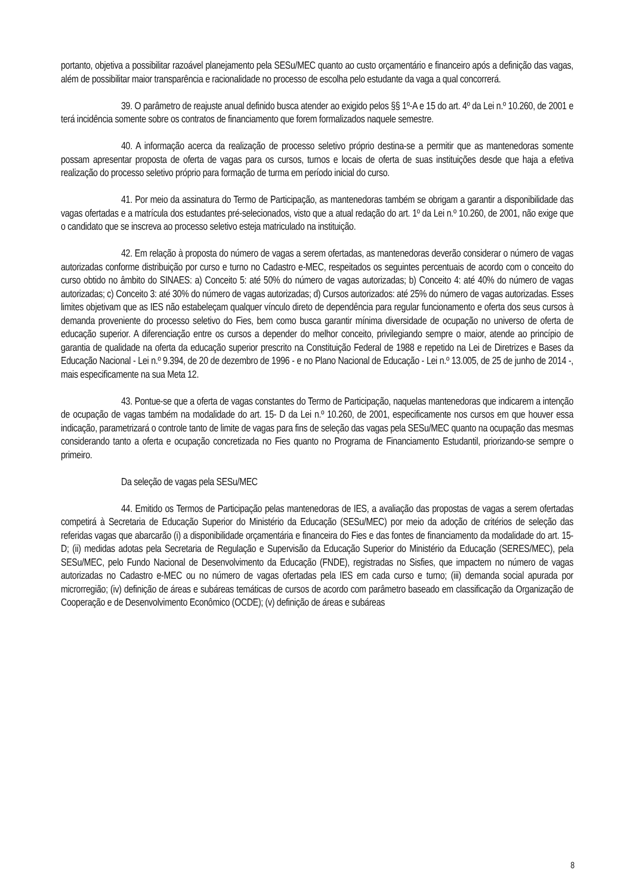portanto, objetiva a possibilitar razoável planejamento pela SESu/MEC quanto ao custo orçamentário e financeiro após a definição das vagas, além de possibilitar maior transparência e racionalidade no processo de escolha pelo estudante da vaga a qual concorrerá.
39. O parâmetro de reajuste anual definido busca atender ao exigido pelos §§ 1º-A e 15 do art. 4º da Lei n.º 10.260, de 2001 e terá incidência somente sobre os contratos de financiamento que forem formalizados naquele semestre.
40. A informação acerca da realização de processo seletivo próprio destina-se a permitir que as mantenedoras somente possam apresentar proposta de oferta de vagas para os cursos, turnos e locais de oferta de suas instituições desde que haja a efetiva realização do processo seletivo próprio para formação de turma em período inicial do curso.
41. Por meio da assinatura do Termo de Participação, as mantenedoras também se obrigam a garantir a disponibilidade das vagas ofertadas e a matrícula dos estudantes pré-selecionados, visto que a atual redação do art. 1º da Lei n.º 10.260, de 2001, não exige que o candidato que se inscreva ao processo seletivo esteja matriculado na instituição.
42. Em relação à proposta do número de vagas a serem ofertadas, as mantenedoras deverão considerar o número de vagas autorizadas conforme distribuição por curso e turno no Cadastro e-MEC, respeitados os seguintes percentuais de acordo com o conceito do curso obtido no âmbito do SINAES: a) Conceito 5: até 50% do número de vagas autorizadas; b) Conceito 4: até 40% do número de vagas autorizadas; c) Conceito 3: até 30% do número de vagas autorizadas; d) Cursos autorizados: até 25% do número de vagas autorizadas. Esses limites objetivam que as IES não estabeleçam qualquer vínculo direto de dependência para regular funcionamento e oferta dos seus cursos à demanda proveniente do processo seletivo do Fies, bem como busca garantir mínima diversidade de ocupação no universo de oferta de educação superior. A diferenciação entre os cursos a depender do melhor conceito, privilegiando sempre o maior, atende ao princípio de garantia de qualidade na oferta da educação superior prescrito na Constituição Federal de 1988 e repetido na Lei de Diretrizes e Bases da Educação Nacional - Lei n.º 9.394, de 20 de dezembro de 1996 - e no Plano Nacional de Educação - Lei n.º 13.005, de 25 de junho de 2014 -, mais especificamente na sua Meta 12.
43. Pontue-se que a oferta de vagas constantes do Termo de Participação, naquelas mantenedoras que indicarem a intenção de ocupação de vagas também na modalidade do art. 15- D da Lei n.º 10.260, de 2001, especificamente nos cursos em que houver essa indicação, parametrizará o controle tanto de limite de vagas para fins de seleção das vagas pela SESu/MEC quanto na ocupação das mesmas considerando tanto a oferta e ocupação concretizada no Fies quanto no Programa de Financiamento Estudantil, priorizando-se sempre o primeiro.
Da seleção de vagas pela SESu/MEC
44. Emitido os Termos de Participação pelas mantenedoras de IES, a avaliação das propostas de vagas a serem ofertadas competirá à Secretaria de Educação Superior do Ministério da Educação (SESu/MEC) por meio da adoção de critérios de seleção das referidas vagas que abarcarão (i) a disponibilidade orçamentária e financeira do Fies e das fontes de financiamento da modalidade do art. 15-D; (ii) medidas adotas pela Secretaria de Regulação e Supervisão da Educação Superior do Ministério da Educação (SERES/MEC), pela SESu/MEC, pelo Fundo Nacional de Desenvolvimento da Educação (FNDE), registradas no Sisfies, que impactem no número de vagas autorizadas no Cadastro e-MEC ou no número de vagas ofertadas pela IES em cada curso e turno; (iii) demanda social apurada por microrregião; (iv) definição de áreas e subáreas temáticas de cursos de acordo com parâmetro baseado em classificação da Organização de Cooperação e de Desenvolvimento Econômico (OCDE); (v) definição de áreas e subáreas
8